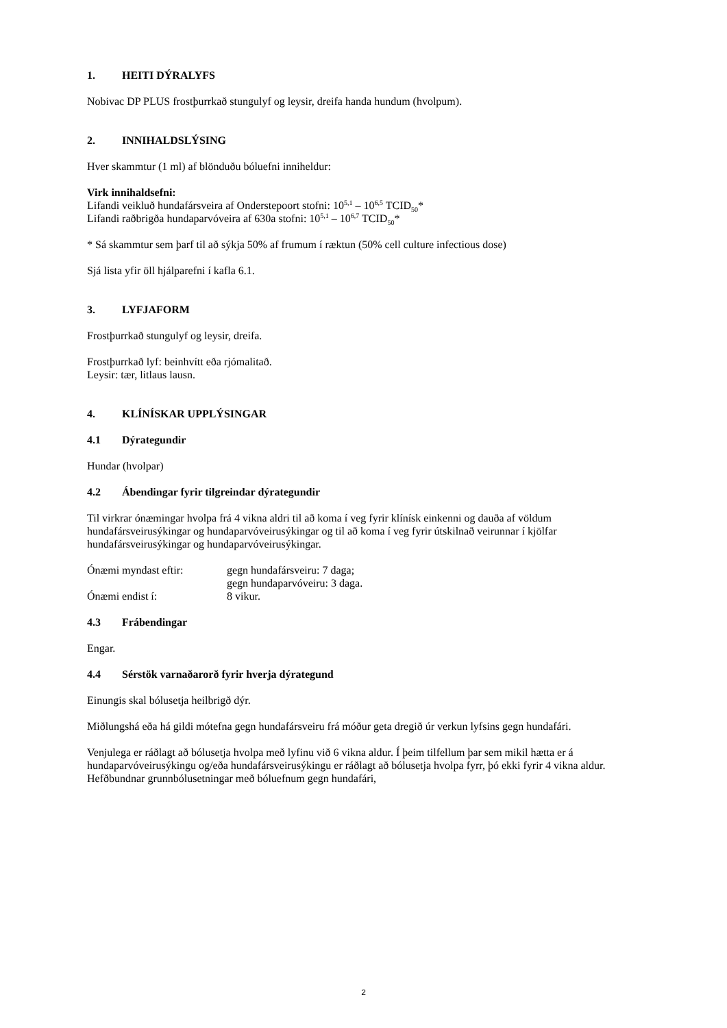1. HEITI DÝRALYFS
Nobivac DP PLUS frostþurrkað stungulyf og leysir, dreifa handa hundum (hvolpum).
2. INNIHALDSLÝSING
Hver skammtur (1 ml) af blönduðu bóluefni inniheldur:
Virk innihaldsefni:
Lifandi veikluð hundafársveira af Onderstepoort stofni: 10<sup>5,1</sup> – 10<sup>6,5</sup> TCID<sub>50</sub>*
Lifandi raðbrigða hundaparvóveira af 630a stofni: 10<sup>5,1</sup> – 10<sup>6,7</sup> TCID<sub>50</sub>*
* Sá skammtur sem þarf til að sýkja 50% af frumum í ræktun (50% cell culture infectious dose)
Sjá lista yfir öll hjálparefni í kafla 6.1.
3. LYFJAFORM
Frostþurrkað stungulyf og leysir, dreifa.
Frostþurrkað lyf: beinhvítt eða rjómalitað.
Leysir: tær, litlaus lausn.
4. KLÍNÍSKAR UPPLÝSINGAR
4.1 Dýrategundir
Hundar (hvolpar)
4.2 Ábendingar fyrir tilgreindar dýrategundir
Til virkrar ónæmingar hvolpa frá 4 vikna aldri til að koma í veg fyrir klínísk einkenni og dauða af völdum hundafársveirusýkingar og hundaparvóveirusýkingar og til að koma í veg fyrir útskilnað veirunnar í kjölfar hundafársveirusýkingar og hundaparvóveirusýkingar.
| Ónæmi myndast eftir: | gegn hundafársveiru: 7 daga; gegn hundaparvóveiru: 3 daga. |
| Ónæmi endist í: | 8 vikur. |
4.3 Frábendingar
Engar.
4.4 Sérstök varnaðarorð fyrir hverja dýrategund
Einungis skal bólusetja heilbrigð dýr.
Miðlungshá eða há gildi mótefna gegn hundafársveiru frá móður geta dregið úr verkun lyfsins gegn hundafári.
Venjulega er ráðlagt að bólusetja hvolpa með lyfinu við 6 vikna aldur. Í þeim tilfellum þar sem mikil hætta er á hundaparvóveirusýkingu og/eða hundafársveirusýkingu er ráðlagt að bólusetja hvolpa fyrr, þó ekki fyrir 4 vikna aldur. Hefðbundnar grunnbólusetningar með bóluefnum gegn hundafári,
2